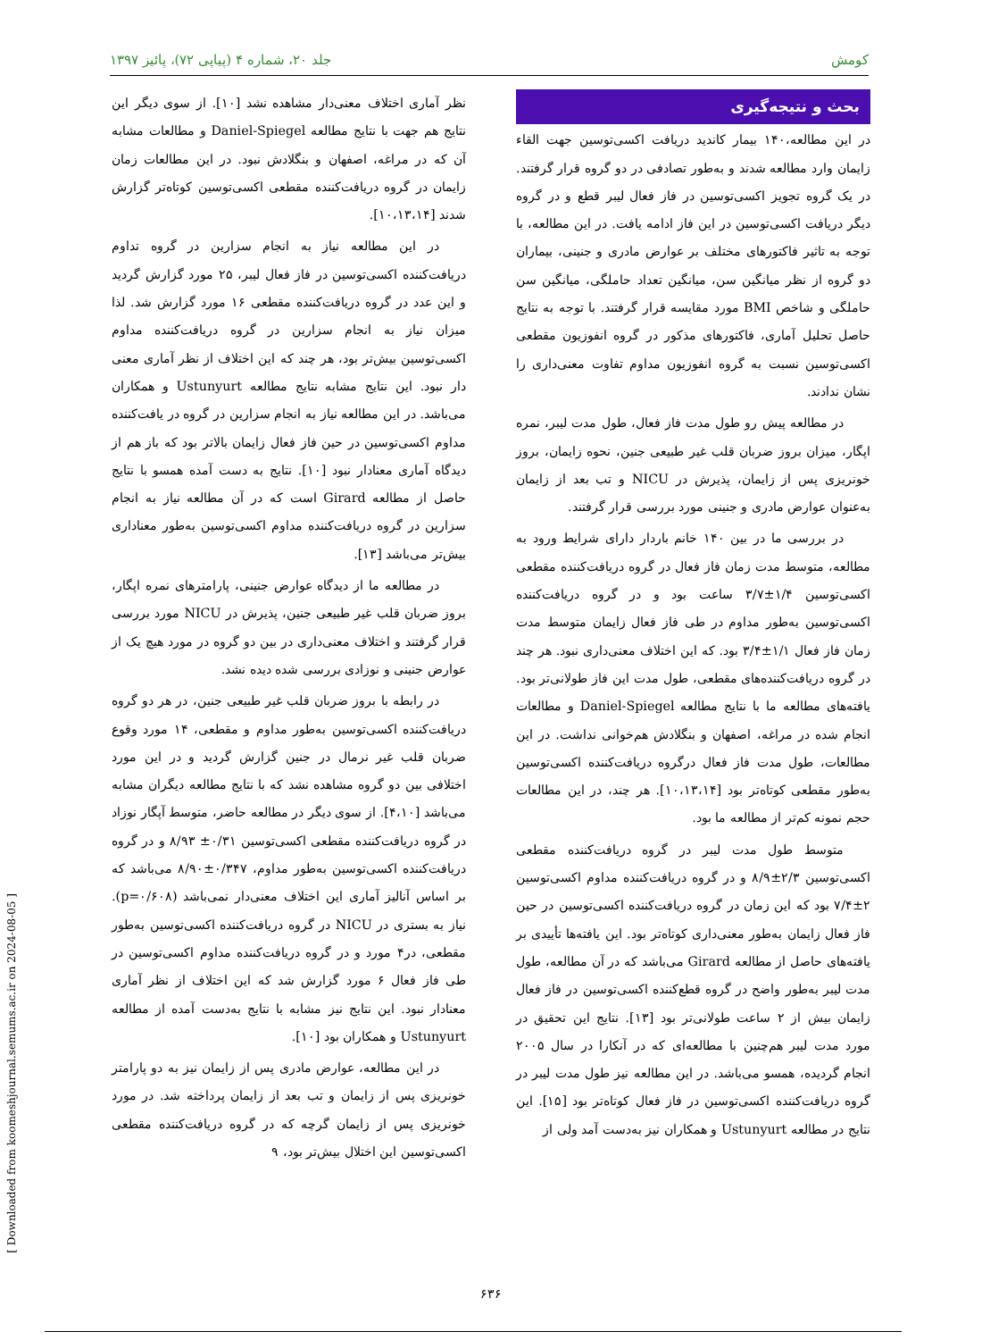کومش جلد ۲۰، شماره ۴ (پیاپی ۷۲)، پائیز ۱۳۹۷
بحث و نتیجه‌گیری
در این مطالعه،۱۴۰ بیمار کاندید دریافت اکسی‌توسین جهت القاء زایمان وارد مطالعه شدند و به‌طور تصادفی در دو گروه قرار گرفتند. در یک گروه تجویز اکسی‌توسین در فاز فعال لیبر قطع و در گروه دیگر دریافت اکسی‌توسین در این فاز ادامه یافت. در این مطالعه، با توجه به تاثیر فاکتورهای مختلف بر عوارض مادری و جنینی، بیماران دو گروه از نظر میانگین سن، میانگین تعداد حاملگی، میانگین سن حاملگی و شاخص BMI مورد مقایسه قرار گرفتند. با توجه به نتایج حاصل تحلیل آماری، فاکتورهای مذکور در گروه انفوزیون مقطعی اکسی‌توسین نسبت به گروه انفوزیون مداوم تفاوت معنی‌داری را نشان ندادند.
در مطالعه پیش رو طول مدت فاز فعال، طول مدت لیبر، نمره اپگار، میزان بروز ضربان قلب غیر طبیعی جنین، نحوه زایمان، بروز خونریزی پس از زایمان، پذیرش در NICU و تب بعد از زایمان به‌عنوان عوارض مادری و جنینی مورد بررسی قرار گرفتند.
در بررسی ما در بین ۱۴۰ خانم باردار دارای شرایط ورود به مطالعه، متوسط مدت زمان فاز فعال در گروه دریافت‌کننده مقطعی اکسی‌توسین ۱/۴±۳/۷ ساعت بود و در گروه دریافت‌کننده اکسی‌توسین به‌طور مداوم در طی فاز فعال زایمان متوسط مدت زمان فاز فعال ۱/۱±۳/۴ بود. که این اختلاف معنی‌داری نبود. هر چند در گروه دریافت‌کننده‌های مقطعی، طول مدت این فاز طولانی‌تر بود. یافته‌های مطالعه ما با نتایج مطالعه Daniel-Spiegel و مطالعات انجام شده در مراغه، اصفهان و بنگلادش هم‌خوانی نداشت. در این مطالعات، طول مدت فاز فعال درگروه دریافت‌کننده اکسی‌توسین به‌طور مقطعی کوتاه‌تر بود [۱۰،۱۳،۱۴]. هر چند، در این مطالعات حجم نمونه کم‌تر از مطالعه ما بود.
متوسط طول مدت لیبر در گروه دریافت‌کننده مقطعی اکسی‌توسین ۲/۳±۸/۹ و در گروه دریافت‌کننده مداوم اکسی‌توسین ۲±۷/۴ بود که این زمان در گروه دریافت‌کننده اکسی‌توسین در حین فاز فعال زایمان به‌طور معنی‌داری کوتاه‌تر بود. این یافته‌ها تأییدی بر یافته‌های حاصل از مطالعه Girard می‌باشد که در آن مطالعه، طول مدت لیبر به‌طور واضح در گروه قطع‌کننده اکسی‌توسین در فاز فعال زایمان بیش از ۲ ساعت طولانی‌تر بود [۱۳]. نتایج این تحقیق در مورد مدت لیبر هم‌چنین با مطالعه‌ای که در آنکارا در سال ۲۰۰۵ انجام گردیده، همسو می‌باشد. در این مطالعه نیز طول مدت لیبر در گروه دریافت‌کننده اکسی‌توسین در فاز فعال کوتاه‌تر بود [۱۵]. این نتایج در مطالعه Ustunyurt و همکاران نیز به‌دست آمد ولی از
نظر آماری اختلاف معنی‌دار مشاهده نشد [۱۰]. از سوی دیگر این نتایج هم جهت با نتایج مطالعه Daniel-Spiegel و مطالعات مشابه آن که در مراغه، اصفهان و بنگلادش نبود. در این مطالعات زمان زایمان در گروه دریافت‌کننده مقطعی اکسی‌توسین کوتاه‌تر گزارش شدند [۱۰،۱۳،۱۴].
در این مطالعه نیاز به انجام سزارین در گروه تداوم دریافت‌کننده اکسی‌توسین در فاز فعال لیبر، ۲۵ مورد گزارش گردید و این عدد در گروه دریافت‌کننده مقطعی ۱۶ مورد گزارش شد. لذا میزان نیاز به انجام سزارین در گروه دریافت‌کننده مداوم اکسی‌توسین بیش‌تر بود، هر چند که این اختلاف از نظر آماری معنی دار نبود. این نتایج مشابه نتایج مطالعه Ustunyurt و همکاران می‌باشد. در این مطالعه نیاز به انجام سزارین در گروه در یافت‌کننده مداوم اکسی‌توسین در حین فاز فعال زایمان بالاتر بود که باز هم از دیدگاه آماری معنادار نبود [۱۰]. نتایج به دست آمده همسو با نتایج حاصل از مطالعه Girard است که در آن مطالعه نیاز به انجام سزارین در گروه دریافت‌کننده مداوم اکسی‌توسین به‌طور معناداری بیش‌تر می‌باشد [۱۳].
در مطالعه ما از دیدگاه عوارض جنینی، پارامترهای نمره اپگار، بروز ضربان قلب غیر طبیعی جنین، پذیرش در NICU مورد بررسی قرار گرفتند و اختلاف معنی‌داری در بین دو گروه در مورد هیچ یک از عوارض جنینی و نوزادی بررسی شده دیده نشد.
در رابطه با بروز ضربان قلب غیر طبیعی جنین، در هر دو گروه دریافت‌کننده اکسی‌توسین به‌طور مداوم و مقطعی، ۱۴ مورد وقوع ضربان قلب غیر نرمال در جنین گزارش گردید و در این مورد اختلافی بین دو گروه مشاهده نشد که با نتایج مطالعه دیگران مشابه می‌باشد [۴،۱۰]. از سوی دیگر در مطالعه حاضر، متوسط آپگار نوزاد در گروه دریافت‌کننده مقطعی اکسی‌توسین ۰/۳۱± ۸/۹۳ و در گروه دریافت‌کننده اکسی‌توسین به‌طور مداوم، ۰/۳۴۷±۸/۹۰ می‌باشد که بر اساس آنالیز آماری این اختلاف معنی‌دار نمی‌باشد (p=۰/۶۰۸). نیاز به بستری در NICU در گروه دریافت‌کننده اکسی‌توسین به‌طور مقطعی، در۴ مورد و در گروه دریافت‌کننده مداوم اکسی‌توسین در طی فاز فعال ۶ مورد گزارش شد که این اختلاف از نظر آماری معنادار نبود. این نتایج نیز مشابه با نتایج به‌دست آمده از مطالعه Ustunyurt و همکاران بود [۱۰].
در این مطالعه، عوارض مادری پس از زایمان نیز به دو پارامتر خونریزی پس از زایمان و تب بعد از زایمان پرداخته شد. در مورد خونریزی پس از زایمان گرچه که در گروه دریافت‌کننده مقطعی اکسی‌توسین این اختلال بیش‌تر بود، ۹
[ Downloaded from koomeshjournal.semums.ac.ir on 2024-08-05 ]
۶۳۶